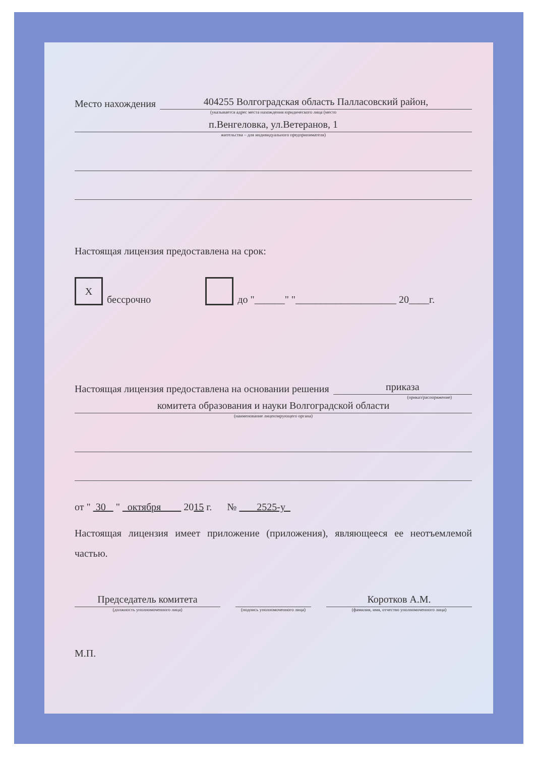Место нахождения
404255 Волгоградская область Палласовский район,
(указывается адрес места нахождения юридического лица (место
п.Венгеловка, ул.Ветеранов, 1
жительства – для индивидуального предпринимателя)
Настоящая лицензия предоставлена на срок:
Xбессрочно до "______" "____________________ 20____г.
Настоящая лицензия предоставлена на основании решения
приказа
(приказ/распоряжение)
комитета образования и науки Волгоградской области
(наименование лицензирующего органа)
от " 30 " октября 2015 г. № 2525-у
Настоящая лицензия имеет приложение (приложения), являющееся ее неотъемлемой частью.
Председатель комитета
(должность уполномоченного лица)
(подпись уполномоченного лица)
Коротков А.М.
(фамилия, имя, отчество уполномоченного лица)
М.П.